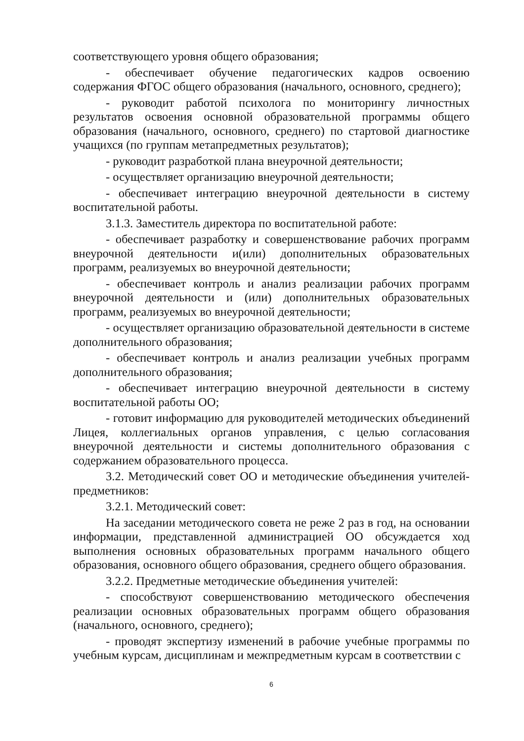соответствующего уровня общего образования;
- обеспечивает обучение педагогических кадров освоению содержания ФГОС общего образования (начального, основного, среднего);
- руководит работой психолога по мониторингу личностных результатов освоения основной образовательной программы общего образования (начального, основного, среднего) по стартовой диагностике учащихся (по группам метапредметных результатов);
- руководит разработкой плана внеурочной деятельности;
- осуществляет организацию внеурочной деятельности;
- обеспечивает интеграцию внеурочной деятельности в систему воспитательной работы.
3.1.3. Заместитель директора по воспитательной работе:
- обеспечивает разработку и совершенствование рабочих программ внеурочной деятельности и(или) дополнительных образовательных программ, реализуемых во внеурочной деятельности;
- обеспечивает контроль и анализ реализации рабочих программ внеурочной деятельности и (или) дополнительных образовательных программ, реализуемых во внеурочной деятельности;
- осуществляет организацию образовательной деятельности в системе дополнительного образования;
- обеспечивает контроль и анализ реализации учебных программ дополнительного образования;
- обеспечивает интеграцию внеурочной деятельности в систему воспитательной работы ОО;
- готовит информацию для руководителей методических объединений Лицея, коллегиальных органов управления, с целью согласования внеурочной деятельности и системы дополнительного образования с содержанием образовательного процесса.
3.2. Методический совет ОО и методические объединения учителей-предметников:
3.2.1. Методический совет:
На заседании методического совета не реже 2 раз в год, на основании информации, представленной администрацией ОО обсуждается ход выполнения основных образовательных программ начального общего образования, основного общего образования, среднего общего образования.
3.2.2. Предметные методические объединения учителей:
- способствуют совершенствованию методического обеспечения реализации основных образовательных программ общего образования (начального, основного, среднего);
- проводят экспертизу изменений в рабочие учебные программы по учебным курсам, дисциплинам и межпредметным курсам в соответствии с
6